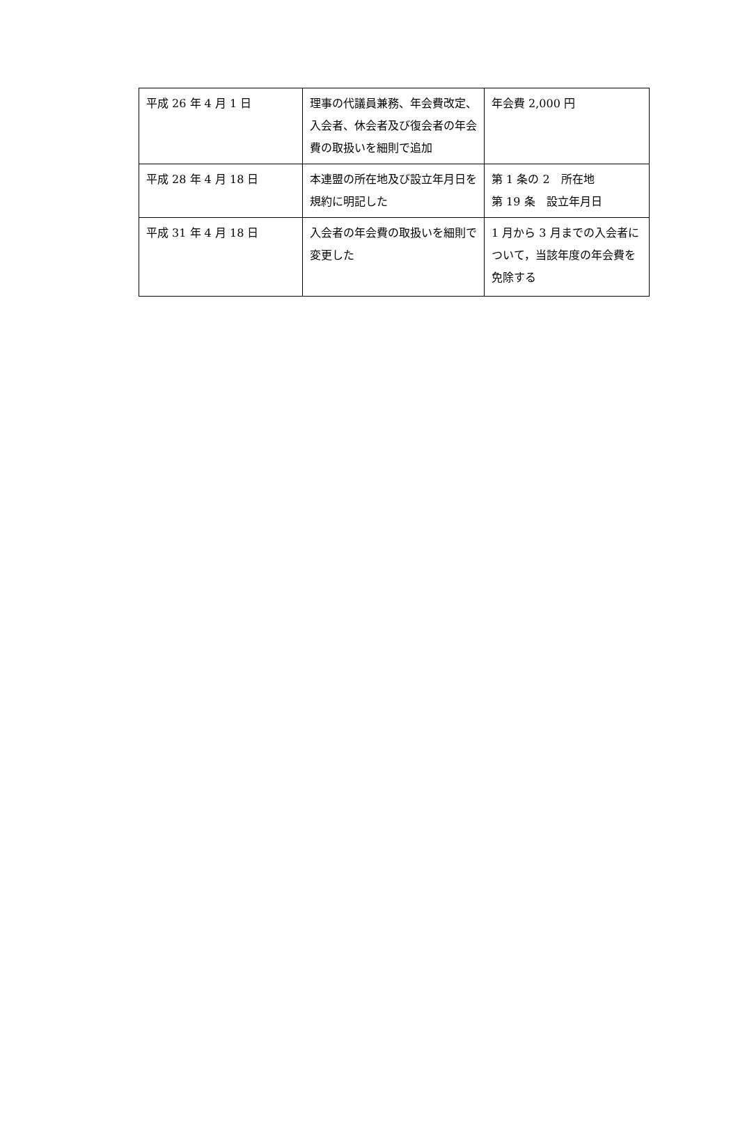| 平成 26 年 4 月 1 日 | 理事の代議員兼務、年会費改定、入会者、休会者及び復会者の年会費の取扱いを細則で追加 | 年会費 2,000 円 |
| 平成 28 年 4 月 18 日 | 本連盟の所在地及び設立年月日を規約に明記した | 第 1 条の 2 所在地 第 19 条 設立年月日 |
| 平成 31 年 4 月 18 日 | 入会者の年会費の取扱いを細則で変更した | 1 月から 3 月までの入会者について，当該年度の年会費を免除する |